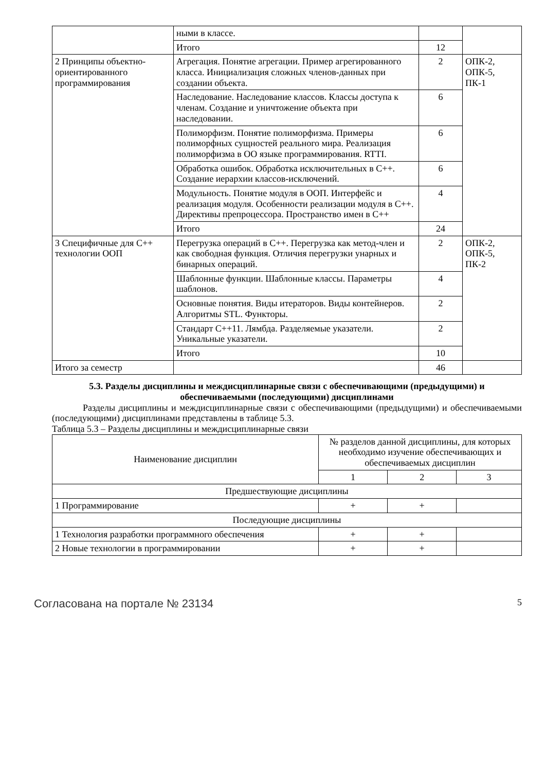| | ными в классе. | | |
| | Итого | 12 | |
| 2 Принципы объектно-ориентированного программирования | Агрегация. Понятие агрегации. Пример агрегированного класса. Инициализация сложных членов-данных при создании объекта. | 2 | ОПК-2, ОПК-5, ПК-1 |
| | Наследование. Наследование классов. Классы доступа к членам. Создание и уничтожение объекта при наследовании. | 6 | |
| | Полиморфизм. Понятие полиморфизма. Примеры полиморфных сущностей реального мира. Реализация полиморфизма в ОО языке программирования. RTTI. | 6 | |
| | Обработка ошибок. Обработка исключительных в C++. Создание иерархии классов-исключений. | 6 | |
| | Модульность. Понятие модуля в ООП. Интерфейс и реализация модуля. Особенности реализации модуля в C++. Директивы препроцессора. Пространство имен в C++ | 4 | |
| | Итого | 24 | |
| 3 Специфичные для C++ технологии ООП | Перегрузка операций в C++. Перегрузка как метод-член и как свободная функция. Отличия перегрузки унарных и бинарных операций. | 2 | ОПК-2, ОПК-5, ПК-2 |
| | Шаблонные функции. Шаблонные классы. Параметры шаблонов. | 4 | |
| | Основные понятия. Виды итераторов. Виды контейнеров. Алгоритмы STL. Функторы. | 2 | |
| | Стандарт C++11. Лямбда. Разделяемые указатели. Уникальные указатели. | 2 | |
| | Итого | 10 | |
| Итого за семестр | | 46 | |
5.3. Разделы дисциплины и междисциплинарные связи с обеспечивающими (предыдущими) и обеспечиваемыми (последующими) дисциплинами
Разделы дисциплины и междисциплинарные связи с обеспечивающими (предыдущими) и обеспечиваемыми (последующими) дисциплинами представлены в таблице 5.3.
Таблица 5.3 – Разделы дисциплины и междисциплинарные связи
| Наименование дисциплин | № разделов данной дисциплины, для которых необходимо изучение обеспечивающих и обеспечиваемых дисциплин | | |
| --- | --- | --- | --- |
| | 1 | 2 | 3 |
| Предшествующие дисциплины | | | |
| 1 Программирование | + | + | |
| Последующие дисциплины | | | |
| 1 Технология разработки программного обеспечения | + | + | |
| 2 Новые технологии в программировании | + | + | |
Согласована на портале № 23134 5